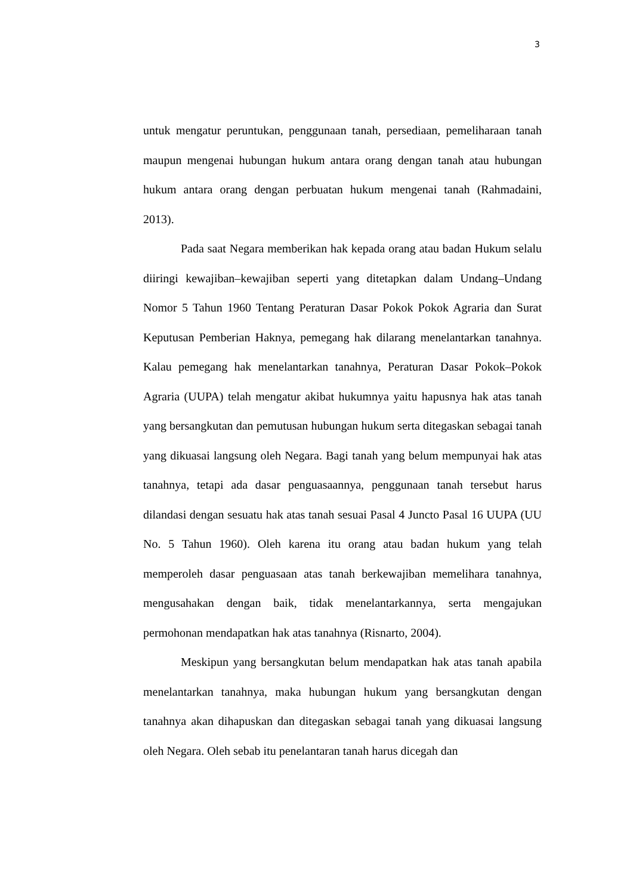3
untuk mengatur peruntukan, penggunaan tanah, persediaan, pemeliharaan tanah maupun mengenai hubungan hukum antara orang dengan tanah atau hubungan hukum antara orang dengan perbuatan hukum mengenai tanah (Rahmadaini, 2013).
Pada saat Negara memberikan hak kepada orang atau badan Hukum selalu diiringi kewajiban–kewajiban seperti yang ditetapkan dalam Undang–Undang Nomor 5 Tahun 1960 Tentang Peraturan Dasar Pokok Pokok Agraria dan Surat Keputusan Pemberian Haknya, pemegang hak dilarang menelantarkan tanahnya. Kalau pemegang hak menelantarkan tanahnya, Peraturan Dasar Pokok–Pokok Agraria (UUPA) telah mengatur akibat hukumnya yaitu hapusnya hak atas tanah yang bersangkutan dan pemutusan hubungan hukum serta ditegaskan sebagai tanah yang dikuasai langsung oleh Negara. Bagi tanah yang belum mempunyai hak atas tanahnya, tetapi ada dasar penguasaannya, penggunaan tanah tersebut harus dilandasi dengan sesuatu hak atas tanah sesuai Pasal 4 Juncto Pasal 16 UUPA (UU No. 5 Tahun 1960). Oleh karena itu orang atau badan hukum yang telah memperoleh dasar penguasaan atas tanah berkewajiban memelihara tanahnya, mengusahakan dengan baik, tidak menelantarkannya, serta mengajukan permohonan mendapatkan hak atas tanahnya (Risnarto, 2004).
Meskipun yang bersangkutan belum mendapatkan hak atas tanah apabila menelantarkan tanahnya, maka hubungan hukum yang bersangkutan dengan tanahnya akan dihapuskan dan ditegaskan sebagai tanah yang dikuasai langsung oleh Negara. Oleh sebab itu penelantaran tanah harus dicegah dan